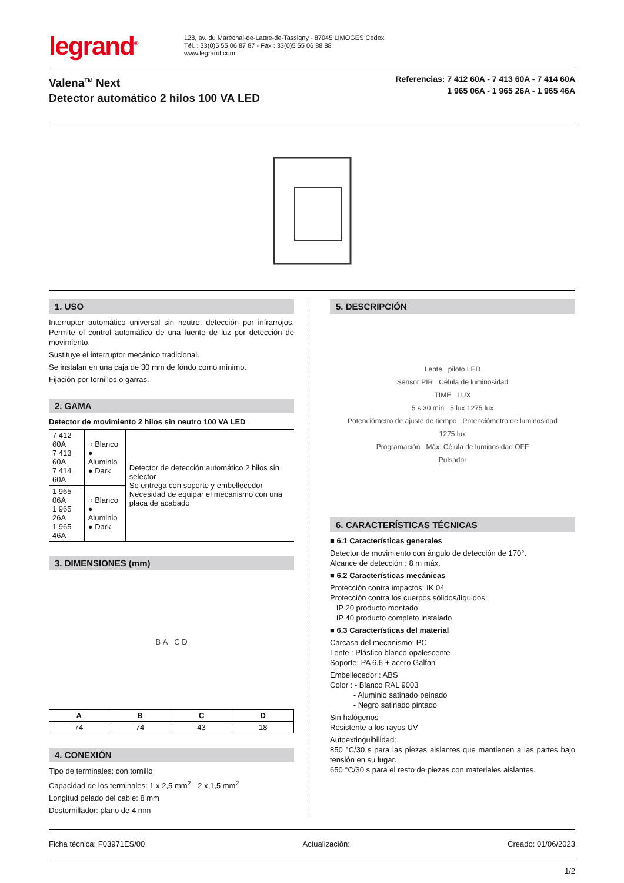legrand<sup>®</sup>
128, av. du Maréchal-de-Lattre-de-Tassigny - 87045 LIMOGES Cedex
Tél. : 33(0)5 55 06 87 87 - Fax : 33(0)5 55 06 88 88
www.legrand.com
Valena<sup>TM</sup> Next
Detector automático 2 hilos 100 VA LED
Referencias: 7 412 60A - 7 413 60A - 7 414 60A
1 965 06A - 1 965 26A - 1 965 46A
1. USO
Interruptor automático universal sin neutro, detección por infrarrojos. Permite el control automático de una fuente de luz por detección de movimiento.
Sustituye el interruptor mecánico tradicional.
Se instalan en una caja de 30 mm de fondo como mínimo.
Fijación por tornillos o garras.
2. GAMA
Detector de movimiento 2 hilos sin neutro 100 VA LED
| 7 412 60A 7 413 60A 7 414 60A | ○ Blanco ● Aluminio ● Dark | Detector de detección automático 2 hilos sin selector Se entrega con soporte y embellecedor Necesidad de equipar el mecanismo con una placa de acabado |
| 1 965 06A 1 965 26A 1 965 46A | ○ Blanco ● Aluminio ● Dark | |
3. DIMENSIONES (mm)
B A C D
| A | B | C | D |
| --- | --- | --- | --- |
| 74 | 74 | 43 | 18 |
4. CONEXIÓN
Tipo de terminales: con tornillo
Capacidad de los terminales: 1 x 2,5 mm<sup>2</sup> - 2 x 1,5 mm<sup>2</sup>
Longitud pelado del cable: 8 mm
Destornillador: plano de 4 mm
5. DESCRIPCIÓN
Lente piloto LED
Sensor PIR Célula de luminosidad
TIME LUX
5 s 30 min 5 lux 1275 lux
Potenciómetro de ajuste de tiempo Potenciómetro de luminosidad
1275 lux
Programación Máx: Célula de luminosidad OFF
Pulsador
6. CARACTERÍSTICAS TÉCNICAS
■ 6.1 Características generales
Detector de movimiento con ángulo de detección de 170°.
Alcance de detección : 8 m máx.
■ 6.2 Características mecánicas
Protección contra impactos: IK 04
Protección contra los cuerpos sólidos/líquidos:
IP 20 producto montado
IP 40 producto completo instalado
■ 6.3 Características del material
Carcasa del mecanismo: PC
Lente : Plástico blanco opalescente
Soporte: PA 6,6 + acero Galfan
Embellecedor : ABS
Color : - Blanco RAL 9003
- Aluminio satinado peinado
- Negro satinado pintado
Sin halógenos
Resistente a los rayos UV
Autoextinguibilidad:
850 °C/30 s para las piezas aislantes que mantienen a las partes bajo tensión en su lugar.
650 °C/30 s para el resto de piezas con materiales aislantes.
Ficha técnica: F03971ES/00 Actualización: Creado: 01/06/2023
1/2